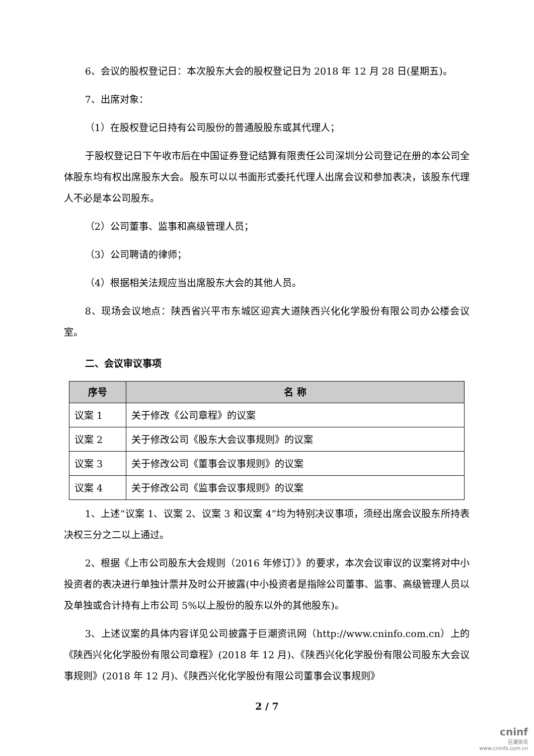6、会议的股权登记日：本次股东大会的股权登记日为 2018 年 12 月 28 日(星期五)。
7、出席对象：
（1）在股权登记日持有公司股份的普通股股东或其代理人；
于股权登记日下午收市后在中国证券登记结算有限责任公司深圳分公司登记在册的本公司全体股东均有权出席股东大会。股东可以以书面形式委托代理人出席会议和参加表决，该股东代理人不必是本公司股东。
（2）公司董事、监事和高级管理人员；
（3）公司聘请的律师；
（4）根据相关法规应当出席股东大会的其他人员。
8、现场会议地点：陕西省兴平市东城区迎宾大道陕西兴化化学股份有限公司办公楼会议室。
二、会议审议事项
| 序号 | 名 称 |
| --- | --- |
| 议案 1 | 关于修改《公司章程》的议案 |
| 议案 2 | 关于修改公司《股东大会议事规则》的议案 |
| 议案 3 | 关于修改公司《董事会议事规则》的议案 |
| 议案 4 | 关于修改公司《监事会议事规则》的议案 |
1、上述“议案 1、议案 2、议案 3 和议案 4”均为特别决议事项，须经出席会议股东所持表决权三分之二以上通过。
2、根据《上市公司股东大会规则（2016 年修订）》的要求，本次会议审议的议案将对中小投资者的表决进行单独计票并及时公开披露(中小投资者是指除公司董事、监事、高级管理人员以及单独或合计持有上市公司 5%以上股份的股东以外的其他股东)。
3、上述议案的具体内容详见公司披露于巨潮资讯网（http://www.cninfo.com.cn）上的《陕西兴化化学股份有限公司章程》(2018 年 12 月)、《陕西兴化化学股份有限公司股东大会议事规则》(2018 年 12 月)、《陕西兴化化学股份有限公司董事会议事规则》
2 / 7
cninf
巨潮资讯
www.cninfo.com.cn